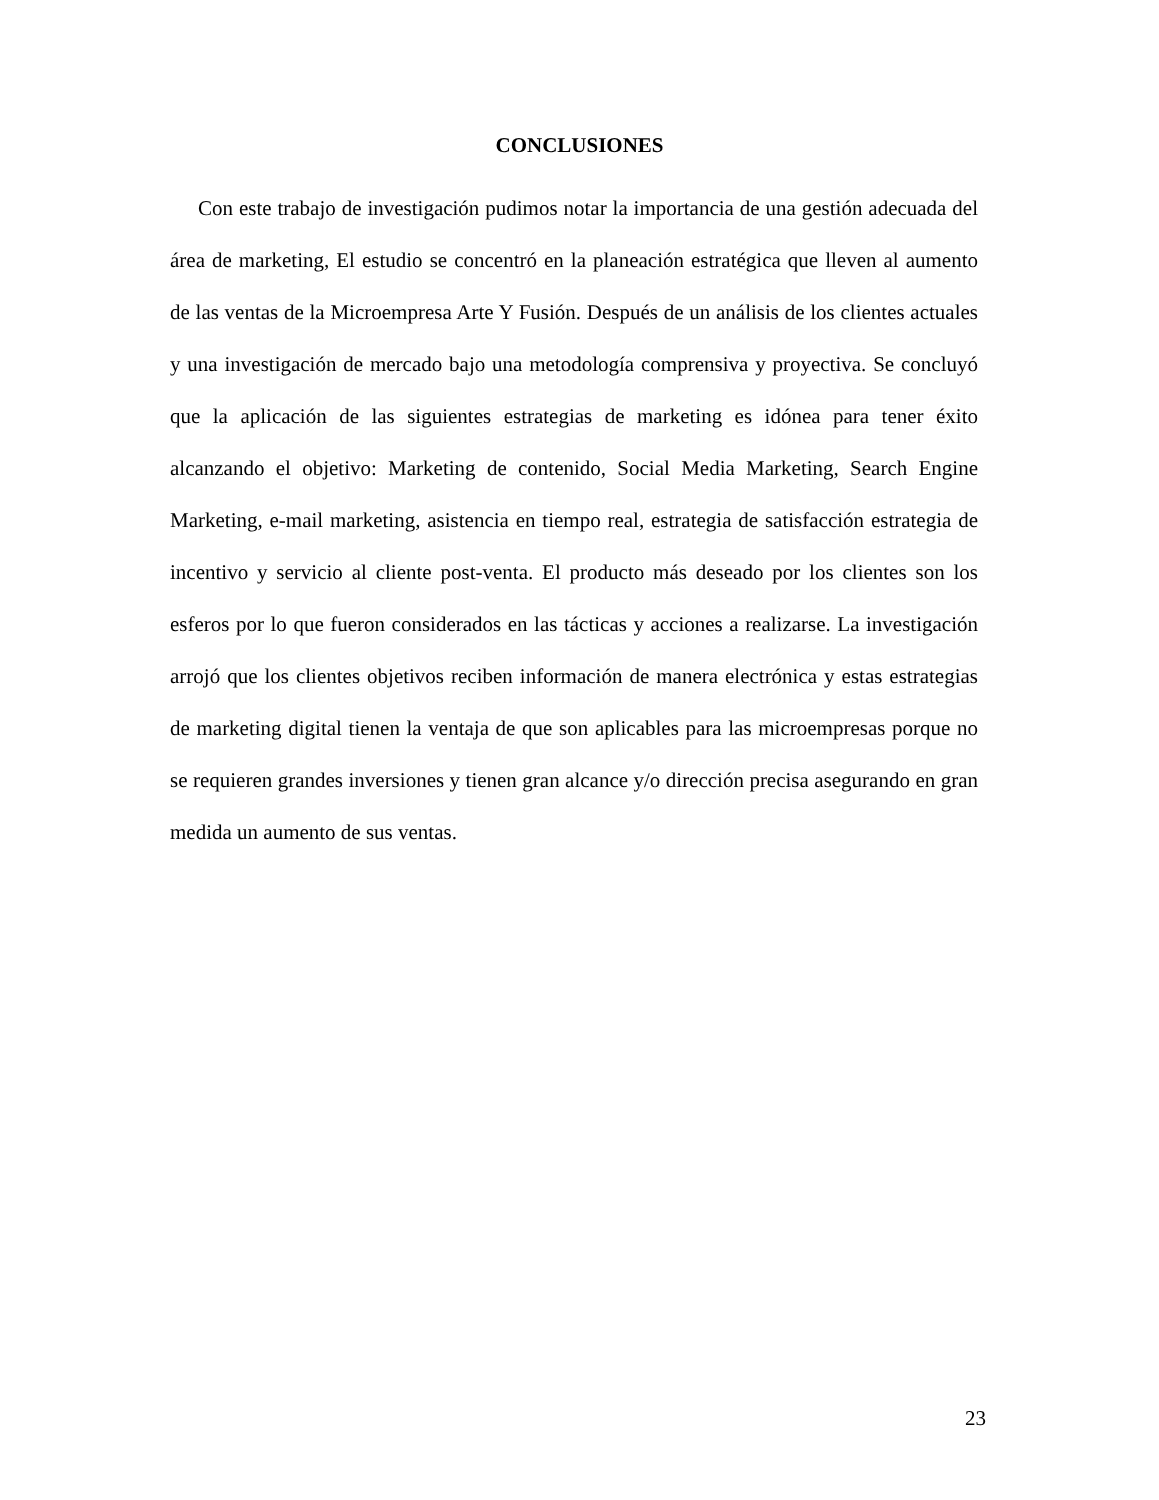CONCLUSIONES
Con este trabajo de investigación pudimos notar la importancia de una gestión adecuada del área de marketing, El estudio se concentró en la planeación estratégica que lleven al aumento de las ventas de la Microempresa Arte Y Fusión. Después de un análisis de los clientes actuales y una investigación de mercado bajo una metodología comprensiva y proyectiva. Se concluyó que la aplicación de las siguientes estrategias de marketing es idónea para tener éxito alcanzando el objetivo: Marketing de contenido, Social Media Marketing, Search Engine Marketing, e-mail marketing, asistencia en tiempo real, estrategia de satisfacción estrategia de incentivo y servicio al cliente post-venta. El producto más deseado por los clientes son los esferos por lo que fueron considerados en las tácticas y acciones a realizarse. La investigación arrojó que los clientes objetivos reciben información de manera electrónica y estas estrategias de marketing digital tienen la ventaja de que son aplicables para las microempresas porque no se requieren grandes inversiones y tienen gran alcance y/o dirección precisa asegurando en gran medida un aumento de sus ventas.
23